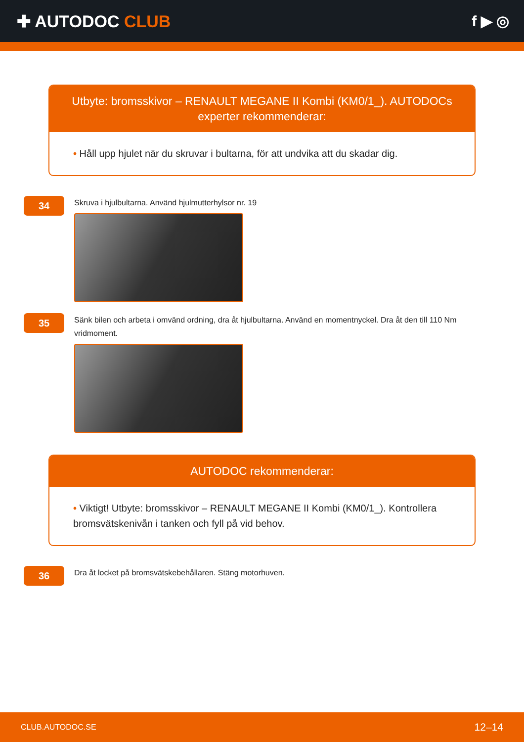✚ AUTODOC CLUB f ▶ ◎
Utbyte: bromsskivor – RENAULT MEGANE II Kombi (KM0/1_). AUTODOCs experter rekommenderar:
• Håll upp hjulet när du skruvar i bultarna, för att undvika att du skadar dig.
34
Skruva i hjulbultarna. Använd hjulmutterhylsor nr. 19
35
Sänk bilen och arbeta i omvänd ordning, dra åt hjulbultarna. Använd en momentnyckel. Dra åt den till 110 Nm vridmoment.
AUTODOC rekommenderar:
• Viktigt! Utbyte: bromsskivor – RENAULT MEGANE II Kombi (KM0/1_). Kontrollera bromsvätskenivån i tanken och fyll på vid behov.
36
Dra åt locket på bromsvätskebehållaren. Stäng motorhuven.
CLUB.AUTODOC.SE 12–14